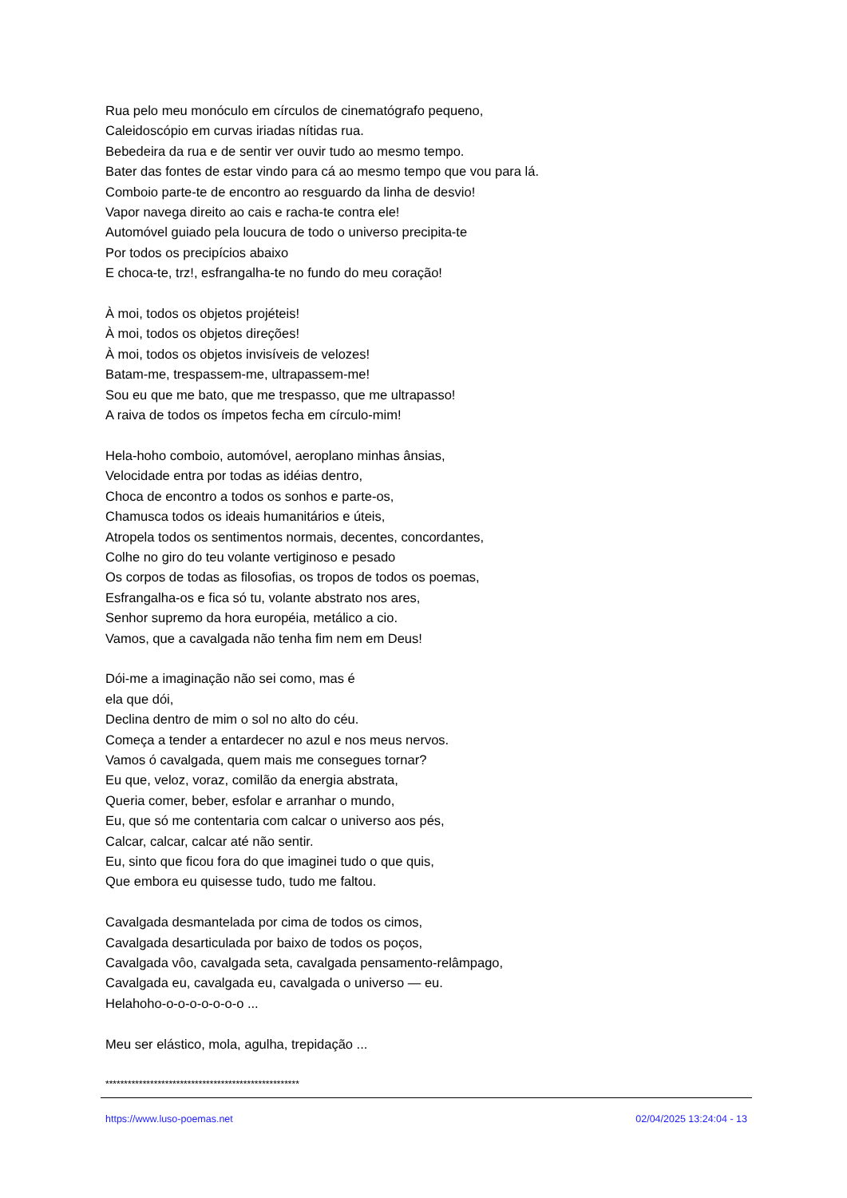Rua pelo meu monóculo em círculos de cinematógrafo pequeno,
Caleidoscópio em curvas iriadas nítidas rua.
Bebedeira da rua e de sentir ver ouvir tudo ao mesmo tempo.
Bater das fontes de estar vindo para cá ao mesmo tempo que vou para lá.
Comboio parte-te de encontro ao resguardo da linha de desvio!
Vapor navega direito ao cais e racha-te contra ele!
Automóvel guiado pela loucura de todo o universo precipita-te
Por todos os precipícios abaixo
E choca-te, trz!, esfrangalha-te no fundo do meu coração!
À moi, todos os objetos projéteis!
À moi, todos os objetos direções!
À moi, todos os objetos invisíveis de velozes!
Batam-me, trespassem-me, ultrapassem-me!
Sou eu que me bato, que me trespasso, que me ultrapasso!
A raiva de todos os ímpetos fecha em círculo-mim!
Hela-hoho comboio, automóvel, aeroplano minhas ânsias,
Velocidade entra por todas as idéias dentro,
Choca de encontro a todos os sonhos e parte-os,
Chamusca todos os ideais humanitários e úteis,
Atropela todos os sentimentos normais, decentes, concordantes,
Colhe no giro do teu volante vertiginoso e pesado
Os corpos de todas as filosofias, os tropos de todos os poemas,
Esfrangalha-os e fica só tu, volante abstrato nos ares,
Senhor supremo da hora européia, metálico a cio.
Vamos, que a cavalgada não tenha fim nem em Deus!
Dói-me a imaginação não sei como, mas é
ela que dói,
Declina dentro de mim o sol no alto do céu.
Começa a tender a entardecer no azul e nos meus nervos.
Vamos ó cavalgada, quem mais me consegues tornar?
Eu que, veloz, voraz, comilão da energia abstrata,
Queria comer, beber, esfolar e arranhar o mundo,
Eu, que só me contentaria com calcar o universo aos pés,
Calcar, calcar, calcar até não sentir.
Eu, sinto que ficou fora do que imaginei tudo o que quis,
Que embora eu quisesse tudo, tudo me faltou.
Cavalgada desmantelada por cima de todos os cimos,
Cavalgada desarticulada por baixo de todos os poços,
Cavalgada vôo, cavalgada seta, cavalgada pensamento-relâmpago,
Cavalgada eu, cavalgada eu, cavalgada o universo — eu.
Helahoho-o-o-o-o-o-o-o ...
Meu ser elástico, mola, agulha, trepidação ...
****************************************************
https://www.luso-poemas.net 02/04/2025 13:24:04 - 13